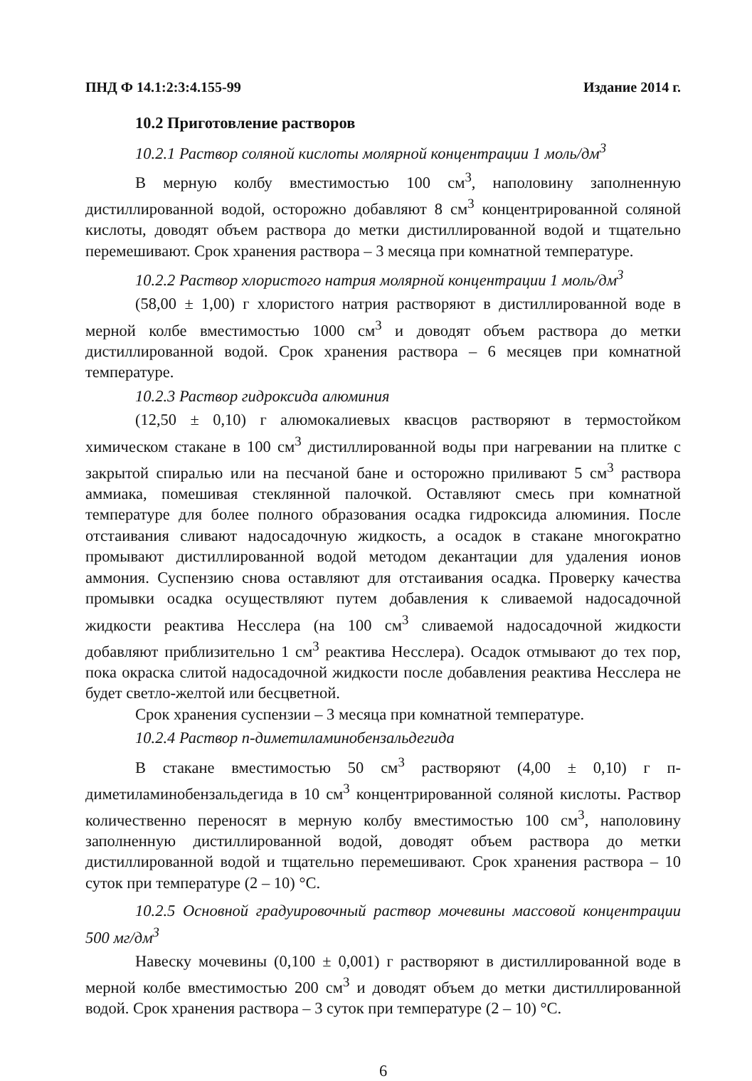ПНД Ф 14.1:2:3:4.155-99 Издание 2014 г.
10.2 Приготовление растворов
10.2.1 Раствор соляной кислоты молярной концентрации 1 моль/дм<sup>3</sup>
В мерную колбу вместимостью 100 см<sup>3</sup>, наполовину заполненную дистиллированной водой, осторожно добавляют 8 см<sup>3</sup> концентрированной соляной кислоты, доводят объем раствора до метки дистиллированной водой и тщательно перемешивают. Срок хранения раствора – 3 месяца при комнатной температуре.
10.2.2 Раствор хлористого натрия молярной концентрации 1 моль/дм<sup>3</sup>
(58,00 ± 1,00) г хлористого натрия растворяют в дистиллированной воде в мерной колбе вместимостью 1000 см<sup>3</sup> и доводят объем раствора до метки дистиллированной водой. Срок хранения раствора – 6 месяцев при комнатной температуре.
10.2.3 Раствор гидроксида алюминия
(12,50 ± 0,10) г алюмокалиевых квасцов растворяют в термостойком химическом стакане в 100 см<sup>3</sup> дистиллированной воды при нагревании на плитке с закрытой спиралью или на песчаной бане и осторожно приливают 5 см<sup>3</sup> раствора аммиака, помешивая стеклянной палочкой. Оставляют смесь при комнатной температуре для более полного образования осадка гидроксида алюминия. После отстаивания сливают надосадочную жидкость, а осадок в стакане многократно промывают дистиллированной водой методом декантации для удаления ионов аммония. Суспензию снова оставляют для отстаивания осадка. Проверку качества промывки осадка осуществляют путем добавления к сливаемой надосадочной жидкости реактива Несслера (на 100 см<sup>3</sup> сливаемой надосадочной жидкости добавляют приблизительно 1 см<sup>3</sup> реактива Несслера). Осадок отмывают до тех пор, пока окраска слитой надосадочной жидкости после добавления реактива Несслера не будет светло-желтой или бесцветной.
Срок хранения суспензии – 3 месяца при комнатной температуре.
10.2.4 Раствор п-диметиламинобензальдегида
В стакане вместимостью 50 см<sup>3</sup> растворяют (4,00 ± 0,10) г п-диметиламинобензальдегида в 10 см<sup>3</sup> концентрированной соляной кислоты. Раствор количественно переносят в мерную колбу вместимостью 100 см<sup>3</sup>, наполовину заполненную дистиллированной водой, доводят объем раствора до метки дистиллированной водой и тщательно перемешивают. Срок хранения раствора – 10 суток при температуре (2 – 10) °С.
10.2.5 Основной градуировочный раствор мочевины массовой концентрации 500 мг/дм<sup>3</sup>
Навеску мочевины (0,100 ± 0,001) г растворяют в дистиллированной воде в мерной колбе вместимостью 200 см<sup>3</sup> и доводят объем до метки дистиллированной водой. Срок хранения раствора – 3 суток при температуре (2 – 10) °С.
6